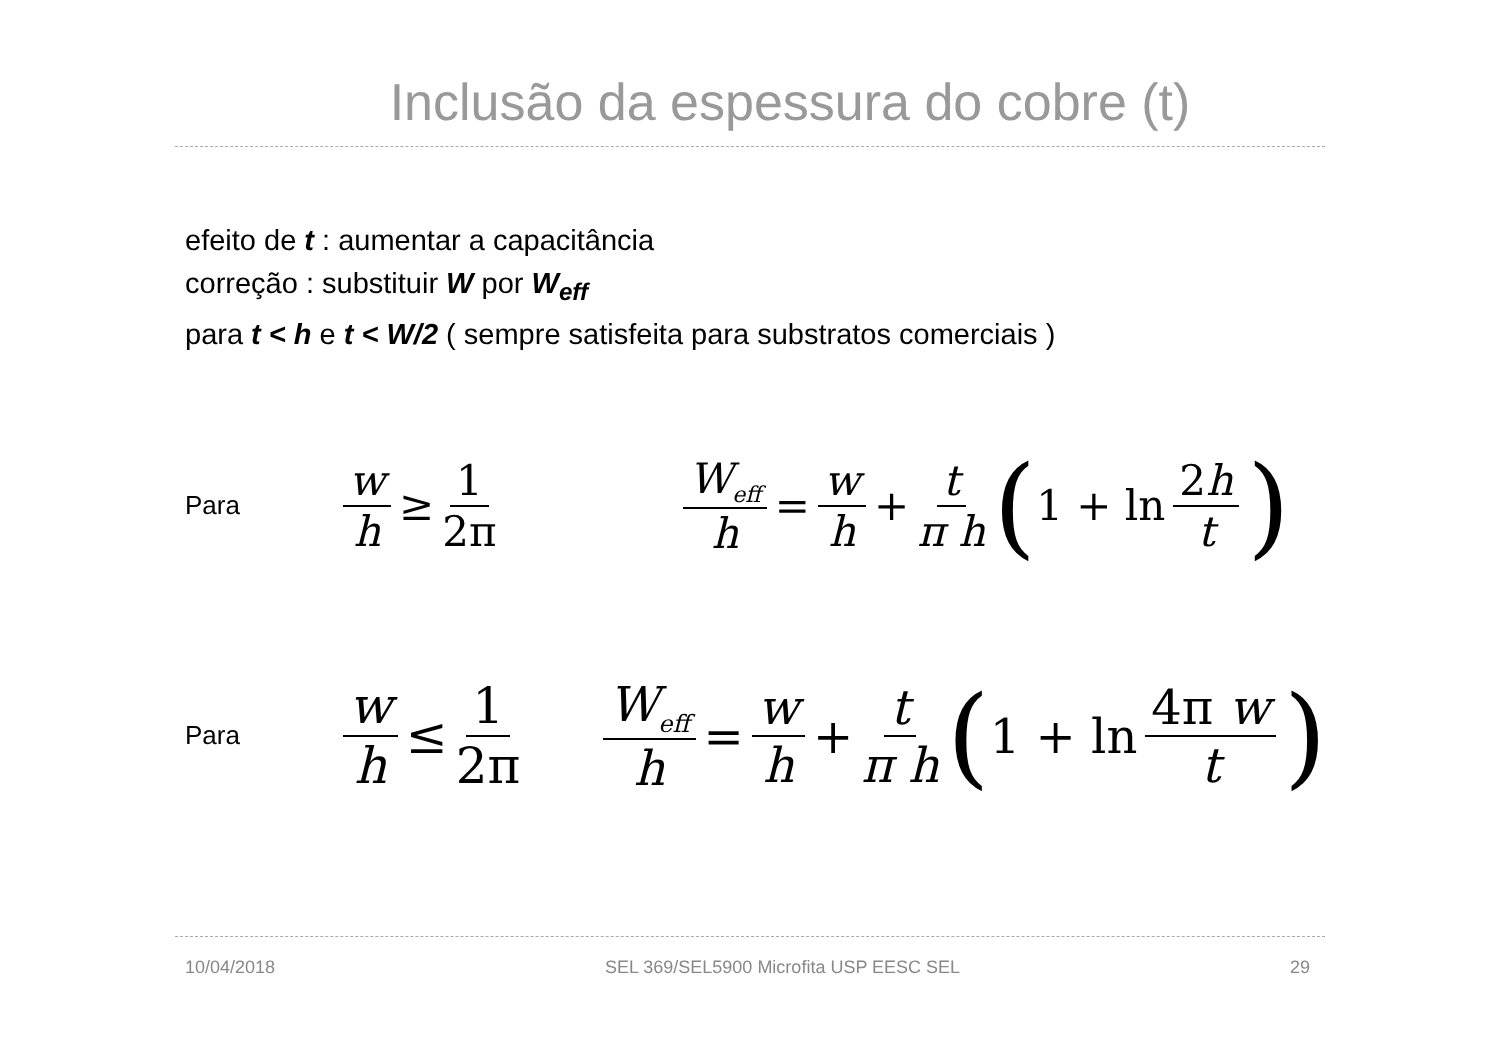Inclusão da espessura do cobre (t)
efeito de t : aumentar a capacitância
correção : substituir W por W<sub>eff</sub>
para t < h e t < W/2 ( sempre satisfeita para substratos comerciais )
Para
w h ≥ 1 2π W<sub>eff</sub> h = w h + t π h (1 + ln 2h t)
Para
w h ≤ 1 2π
W<sub>eff</sub> h = w h + t π h (1 + ln 4π w t)
10/04/2018 SEL 369/SEL5900 Microfita USP EESC SEL 29